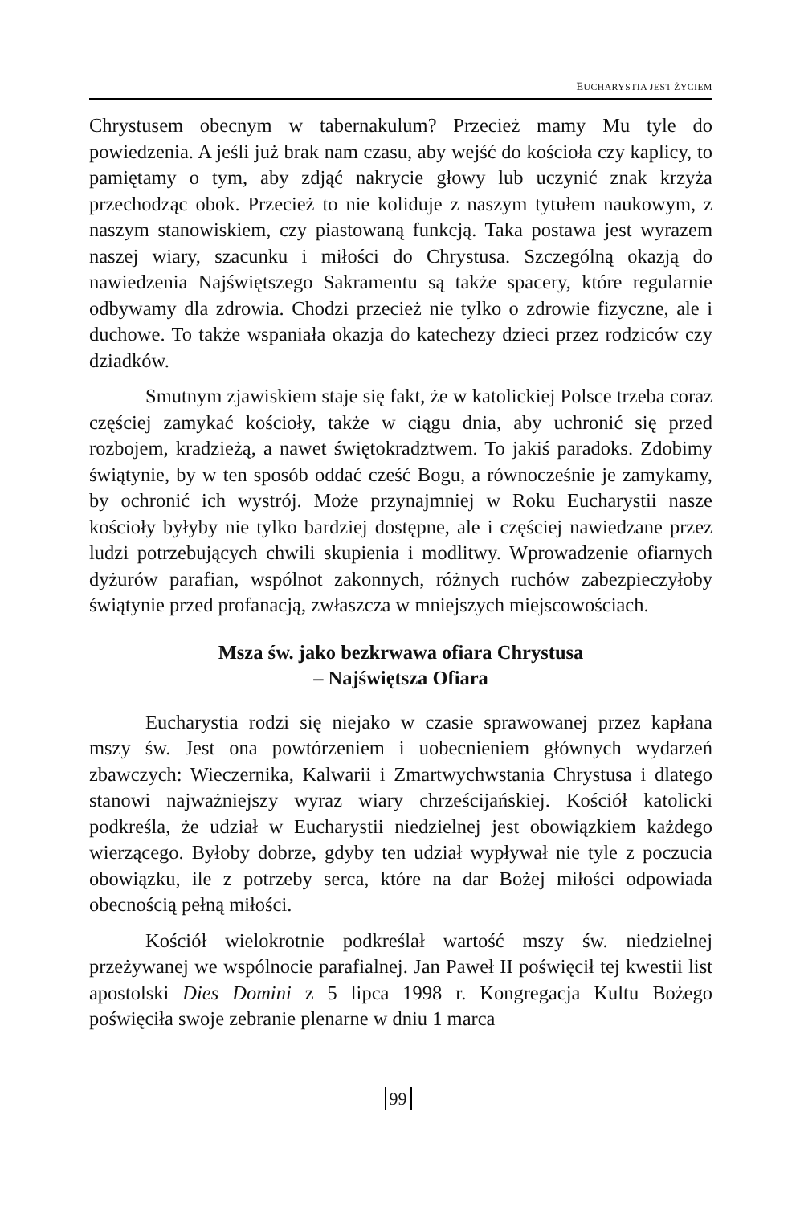EUCHARYSTIA JEST ŻYCIEM
Chrystusem obecnym w tabernakulum? Przecież mamy Mu tyle do powiedzenia. A jeśli już brak nam czasu, aby wejść do kościoła czy kaplicy, to pamiętamy o tym, aby zdjąć nakrycie głowy lub uczynić znak krzyża przechodząc obok. Przecież to nie koliduje z naszym tytułem naukowym, z naszym stanowiskiem, czy piastowaną funkcją. Taka postawa jest wyrazem naszej wiary, szacunku i miłości do Chrystusa. Szczególną okazją do nawiedzenia Najświętszego Sakramentu są także spacery, które regularnie odbywamy dla zdrowia. Chodzi przecież nie tylko o zdrowie fizyczne, ale i duchowe. To także wspaniała okazja do katechezy dzieci przez rodziców czy dziadków.
Smutnym zjawiskiem staje się fakt, że w katolickiej Polsce trzeba coraz częściej zamykać kościoły, także w ciągu dnia, aby uchronić się przed rozbojem, kradzieżą, a nawet świętokradztwem. To jakiś paradoks. Zdobimy świątynie, by w ten sposób oddać cześć Bogu, a równocześnie je zamykamy, by ochronić ich wystrój. Może przynajmniej w Roku Eucharystii nasze kościoły byłyby nie tylko bardziej dostępne, ale i częściej nawiedzane przez ludzi potrzebujących chwili skupienia i modlitwy. Wprowadzenie ofiarnych dyżurów parafian, wspólnot zakonnych, różnych ruchów zabezpieczyłoby świątynie przed profanacją, zwłaszcza w mniejszych miejscowościach.
Msza św. jako bezkrwawa ofiara Chrystusa
– Najświętsza Ofiara
Eucharystia rodzi się niejako w czasie sprawowanej przez kapłana mszy św. Jest ona powtórzeniem i uobecnieniem głównych wydarzeń zbawczych: Wieczernika, Kalwarii i Zmartwychwstania Chrystusa i dlatego stanowi najważniejszy wyraz wiary chrześcijańskiej. Kościół katolicki podkreśla, że udział w Eucharystii niedzielnej jest obowiązkiem każdego wierzącego. Byłoby dobrze, gdyby ten udział wypływał nie tyle z poczucia obowiązku, ile z potrzeby serca, które na dar Bożej miłości odpowiada obecnością pełną miłości.
Kościół wielokrotnie podkreślał wartość mszy św. niedzielnej przeżywanej we wspólnocie parafialnej. Jan Paweł II poświęcił tej kwestii list apostolski Dies Domini z 5 lipca 1998 r. Kongregacja Kultu Bożego poświęciła swoje zebranie plenarne w dniu 1 marca
99